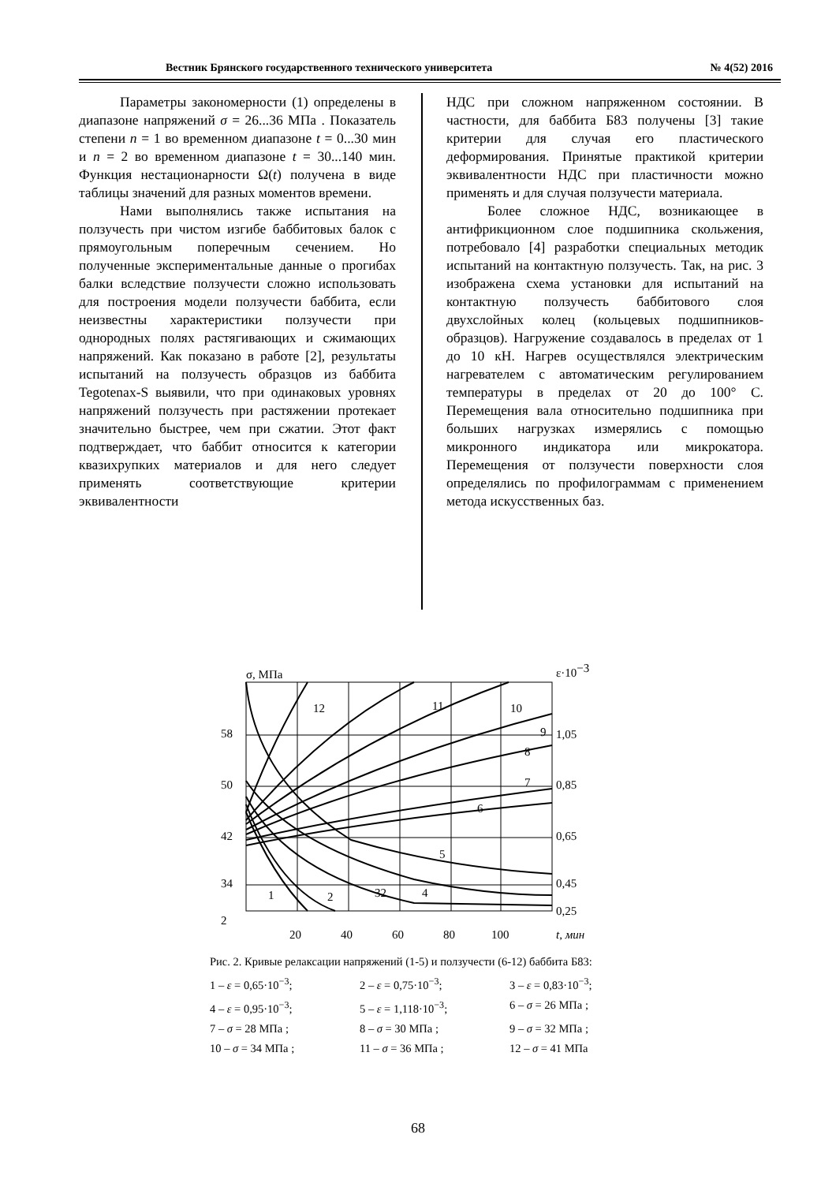Вестник Брянского государственного технического университета № 4(52) 2016
Параметры закономерности (1) определены в диапазоне напряжений σ = 26...36 МПа . Показатель степени n = 1 во временном диапазоне t = 0...30 мин и n = 2 во временном диапазоне t = 30...140 мин. Функция нестационарности Ω(t) получена в виде таблицы значений для разных моментов времени.
Нами выполнялись также испытания на ползучесть при чистом изгибе баббитовых балок с прямоугольным поперечным сечением. Но полученные экспериментальные данные о прогибах балки вследствие ползучести сложно использовать для построения модели ползучести баббита, если неизвестны характеристики ползучести при однородных полях растягивающих и сжимающих напряжений. Как показано в работе [2], результаты испытаний на ползучесть образцов из баббита Tegotenax-S выявили, что при одинаковых уровнях напряжений ползучесть при растяжении протекает значительно быстрее, чем при сжатии. Этот факт подтверждает, что баббит относится к категории квазихрупких материалов и для него следует применять соответствующие критерии эквивалентности
НДС при сложном напряженном состоянии. В частности, для баббита Б83 получены [3] такие критерии для случая его пластического деформирования. Принятые практикой критерии эквивалентности НДС при пластичности можно применять и для случая ползучести материала.
Более сложное НДС, возникающее в антифрикционном слое подшипника скольжения, потребовало [4] разработки специальных методик испытаний на контактную ползучесть. Так, на рис. 3 изображена схема установки для испытаний на контактную ползучесть баббитового слоя двухслойных колец (кольцевых подшипников-образцов). Нагружение создавалось в пределах от 1 до 10 кН. Нагрев осуществлялся электрическим нагревателем с автоматическим регулированием температуры в пределах от 20 до 100° С. Перемещения вала относительно подшипника при больших нагрузках измерялись с помощью микронного индикатора или микрокатора. Перемещения от ползучести поверхности слоя определялись по профилограммам с применением метода искусственных баз.
σ, МПа
ε·10−3
58
50
42
34
2
1,05
0,85
0,65
0,45
0,25
20
40
60
80
100
t, мин
12
11
10
9
8
7
6
5
4
32
2
1
Рис. 2. Кривые релаксации напряжений (1-5) и ползучести (6-12) баббита Б83:
1 – ε = 0,65·10<sup>−3</sup>; 2 – ε = 0,75·10<sup>−3</sup>; 3 – ε = 0,83·10<sup>−3</sup>; 4 – ε = 0,95·10<sup>−3</sup>; 5 – ε = 1,118·10<sup>−3</sup>; 6 – σ = 26 МПа ; 7 – σ = 28 МПа ; 8 – σ = 30 МПа ; 9 – σ = 32 МПа ; 10 – σ = 34 МПа ; 11 – σ = 36 МПа ; 12 – σ = 41 МПа
68